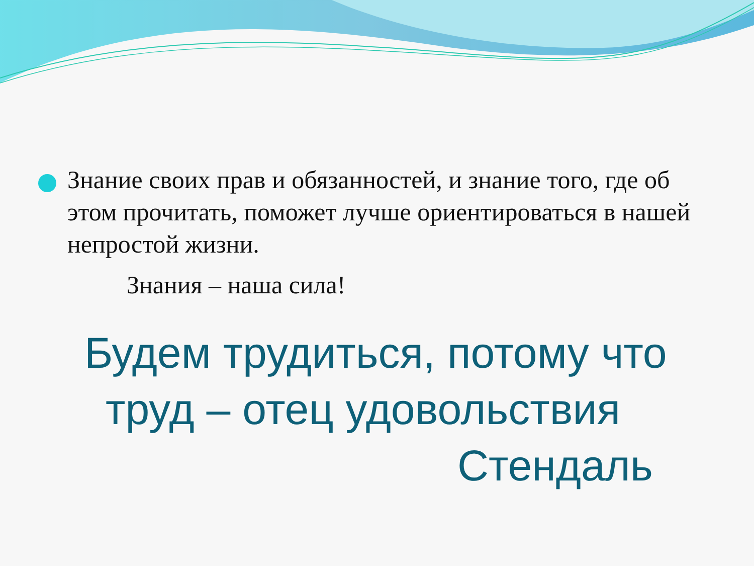Знание своих прав и обязанностей, и знание того, где об этом прочитать, поможет лучше ориентироваться в нашей непростой жизни.
Знания – наша сила!
Будем трудиться, потому что
труд – отец удовольствия
Стендаль